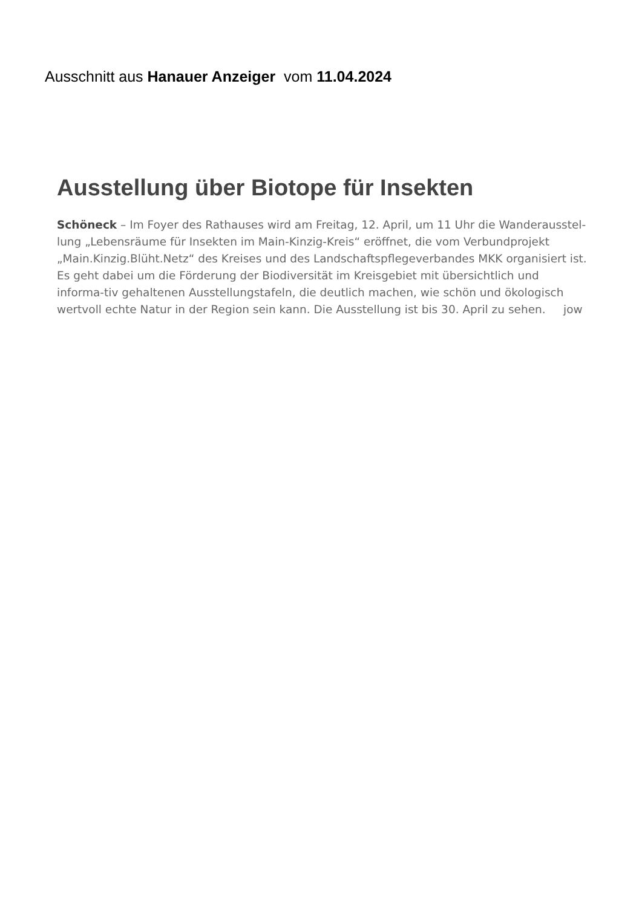Ausschnitt aus Hanauer Anzeiger vom 11.04.2024
Ausstellung über Biotope für Insekten
Schöneck – Im Foyer des Rathauses wird am Freitag, 12. April, um 11 Uhr die Wanderausstel-lung „Lebensräume für Insekten im Main-Kinzig-Kreis“ eröffnet, die vom Verbundprojekt „Main.Kinzig.Blüht.Netz“ des Kreises und des Landschaftspflegeverbandes MKK organisiert ist. Es geht dabei um die Förderung der Biodiversität im Kreisgebiet mit übersichtlich und informa-tiv gehaltenen Ausstellungstafeln, die deutlich machen, wie schön und ökologisch wertvoll echte Natur in der Region sein kann. Die Ausstellung ist bis 30. April zu sehen. jow